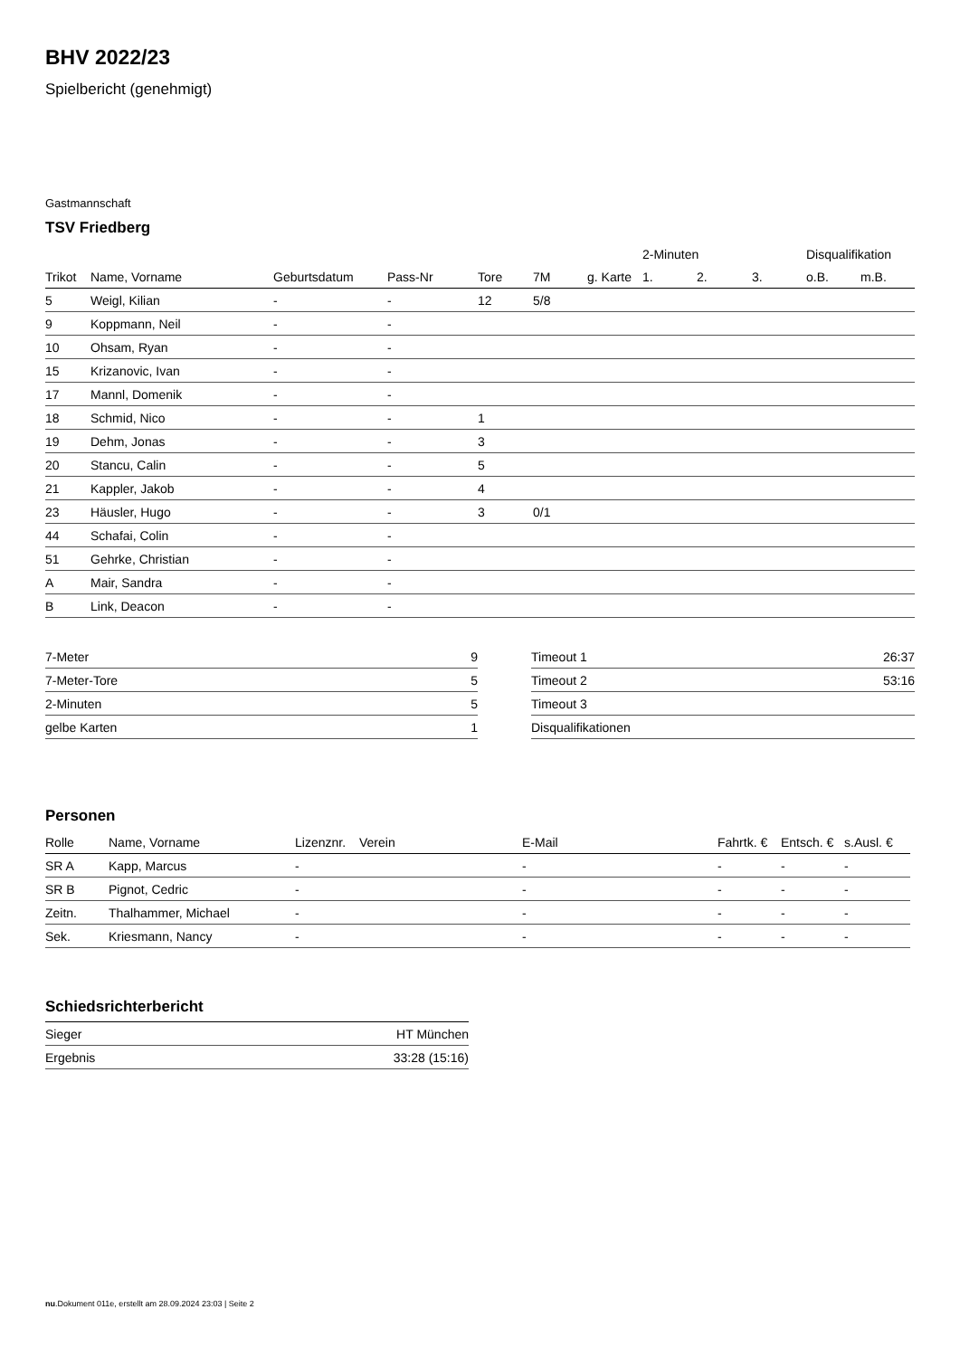BHV 2022/23
Spielbericht (genehmigt)
Gastmannschaft
TSV Friedberg
| | | | | | | | 2-Minuten | | | Disqualifikation | |
| --- | --- | --- | --- | --- | --- | --- | --- | --- | --- | --- | --- |
| Trikot | Name, Vorname | Geburtsdatum | Pass-Nr | Tore | 7M | g. Karte | 1. | 2. | 3. | o.B. | m.B. |
| 5 | Weigl, Kilian | - | - | 12 | 5/8 | | | | | | |
| 9 | Koppmann, Neil | - | - | | | | | | | | |
| 10 | Ohsam, Ryan | - | - | | | | | | | | |
| 15 | Krizanovic, Ivan | - | - | | | | | | | | |
| 17 | Mannl, Domenik | - | - | | | | | | | | |
| 18 | Schmid, Nico | - | - | 1 | | | | | | | |
| 19 | Dehm, Jonas | - | - | 3 | | | | | | | |
| 20 | Stancu, Calin | - | - | 5 | | | | | | | |
| 21 | Kappler, Jakob | - | - | 4 | | | | | | | |
| 23 | Häusler, Hugo | - | - | 3 | 0/1 | | | | | | |
| 44 | Schafai, Colin | - | - | | | | | | | | |
| 51 | Gehrke, Christian | - | - | | | | | | | | |
| A | Mair, Sandra | - | - | | | | | | | | |
| B | Link, Deacon | - | - | | | | | | | | |
| 7-Meter | 9 |
| 7-Meter-Tore | 5 |
| 2-Minuten | 5 |
| gelbe Karten | 1 |
| Timeout 1 | 26:37 |
| Timeout 2 | 53:16 |
| Timeout 3 | |
| Disqualifikationen | |
Personen
| Rolle | Name, Vorname | Lizenznr. | Verein | E-Mail | Fahrtk. € | Entsch. € | s.Ausl. € |
| --- | --- | --- | --- | --- | --- | --- | --- |
| SR A | Kapp, Marcus | - | | - | - | - | - |
| SR B | Pignot, Cedric | - | | - | - | - | - |
| Zeitn. | Thalhammer, Michael | - | | - | - | - | - |
| Sek. | Kriesmann, Nancy | - | | - | - | - | - |
Schiedsrichterbericht
| Sieger | HT München |
| Ergebnis | 33:28 (15:16) |
nu.Dokument 011e, erstellt am 28.09.2024 23:03 | Seite 2